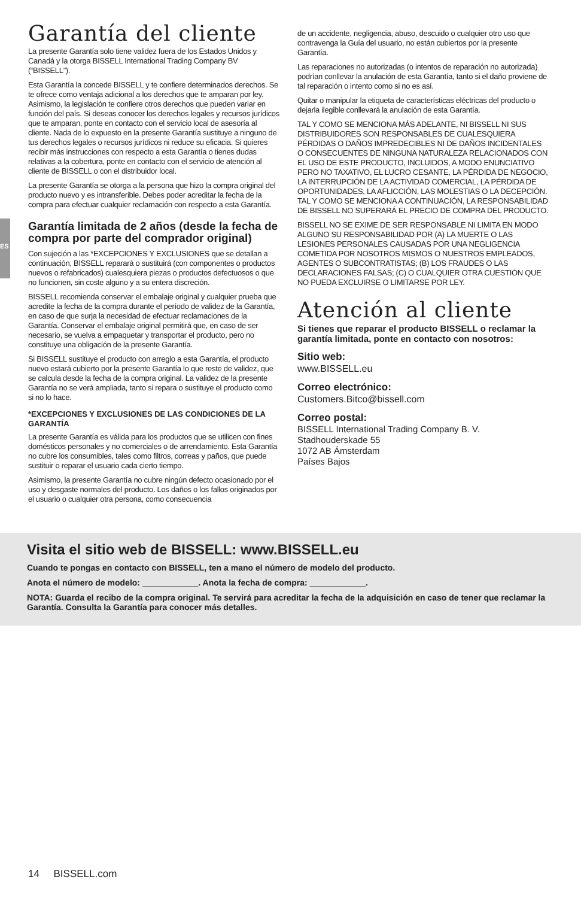ES
Garantía del cliente
La presente Garantía solo tiene validez fuera de los Estados Unidos y Canadá y la otorga BISSELL International Trading Company BV (“BISSELL”).
Esta Garantía la concede BISSELL y te confiere determinados derechos. Se te ofrece como ventaja adicional a los derechos que te amparan por ley. Asimismo, la legislación te confiere otros derechos que pueden variar en función del país. Si deseas conocer los derechos legales y recursos jurídicos que te amparan, ponte en contacto con el servicio local de asesoría al cliente. Nada de lo expuesto en la presente Garantía sustituye a ninguno de tus derechos legales o recursos jurídicos ni reduce su eficacia. Si quieres recibir más instrucciones con respecto a esta Garantía o tienes dudas relativas a la cobertura, ponte en contacto con el servicio de atención al cliente de BISSELL o con el distribuidor local.
La presente Garantía se otorga a la persona que hizo la compra original del producto nuevo y es intransferible. Debes poder acreditar la fecha de la compra para efectuar cualquier reclamación con respecto a esta Garantía.
Garantía limitada de 2 años (desde la fecha de compra por parte del comprador original)
Con sujeción a las *EXCEPCIONES Y EXCLUSIONES que se detallan a continuación, BISSELL reparará o sustituirá (con componentes o productos nuevos o refabricados) cualesquiera piezas o productos defectuosos o que no funcionen, sin coste alguno y a su entera discreción.
BISSELL recomienda conservar el embalaje original y cualquier prueba que acredite la fecha de la compra durante el período de validez de la Garantía, en caso de que surja la necesidad de efectuar reclamaciones de la Garantía. Conservar el embalaje original permitirá que, en caso de ser necesario, se vuelva a empaquetar y transportar el producto, pero no constituye una obligación de la presente Garantía.
Si BISSELL sustituye el producto con arreglo a esta Garantía, el producto nuevo estará cubierto por la presente Garantía lo que reste de validez, que se calcula desde la fecha de la compra original. La validez de la presente Garantía no se verá ampliada, tanto si repara o sustituye el producto como si no lo hace.
*EXCEPCIONES Y EXCLUSIONES DE LAS CONDICIONES DE LA GARANTÍA
La presente Garantía es válida para los productos que se utilicen con fines domésticos personales y no comerciales o de arrendamiento. Esta Garantía no cubre los consumibles, tales como filtros, correas y paños, que puede sustituir o reparar el usuario cada cierto tiempo.
Asimismo, la presente Garantía no cubre ningún defecto ocasionado por el uso y desgaste normales del producto. Los daños o los fallos originados por el usuario o cualquier otra persona, como consecuencia
de un accidente, negligencia, abuso, descuido o cualquier otro uso que contravenga la Guía del usuario, no están cubiertos por la presente Garantía.
Las reparaciones no autorizadas (o intentos de reparación no autorizada) podrían conllevar la anulación de esta Garantía, tanto si el daño proviene de tal reparación o intento como si no es así.
Quitar o manipular la etiqueta de características eléctricas del producto o dejarla ilegible conllevará la anulación de esta Garantía.
TAL Y COMO SE MENCIONA MÁS ADELANTE, NI BISSELL NI SUS DISTRIBUIDORES SON RESPONSABLES DE CUALESQUIERA PÉRDIDAS O DAÑOS IMPREDECIBLES NI DE DAÑOS INCIDENTALES O CONSECUENTES DE NINGUNA NATURALEZA RELACIONADOS CON EL USO DE ESTE PRODUCTO, INCLUIDOS, A MODO ENUNCIATIVO PERO NO TAXATIVO, EL LUCRO CESANTE, LA PÉRDIDA DE NEGOCIO, LA INTERRUPCIÓN DE LA ACTIVIDAD COMERCIAL, LA PÉRDIDA DE OPORTUNIDADES, LA AFLICCIÓN, LAS MOLESTIAS O LA DECEPCIÓN. TAL Y COMO SE MENCIONA A CONTINUACIÓN, LA RESPONSABILIDAD DE BISSELL NO SUPERARÁ EL PRECIO DE COMPRA DEL PRODUCTO.
BISSELL NO SE EXIME DE SER RESPONSABLE NI LIMITA EN MODO ALGUNO SU RESPONSABILIDAD POR (A) LA MUERTE O LAS LESIONES PERSONALES CAUSADAS POR UNA NEGLIGENCIA COMETIDA POR NOSOTROS MISMOS O NUESTROS EMPLEADOS, AGENTES O SUBCONTRATISTAS; (B) LOS FRAUDES O LAS DECLARACIONES FALSAS; (C) O CUALQUIER OTRA CUESTIÓN QUE NO PUEDA EXCLUIRSE O LIMITARSE POR LEY.
Atención al cliente
Si tienes que reparar el producto BISSELL o reclamar la garantía limitada, ponte en contacto con nosotros:
Sitio web:
www.BISSELL.eu
Correo electrónico:
Customers.Bitco@bissell.com
Correo postal:
BISSELL International Trading Company B. V.
Stadhouderskade 55
1072 AB Ámsterdam
Países Bajos
Visita el sitio web de BISSELL: www.BISSELL.eu
Cuando te pongas en contacto con BISSELL, ten a mano el número de modelo del producto.
Anota el número de modelo: ____________. Anota la fecha de compra: ____________.
NOTA: Guarda el recibo de la compra original. Te servirá para acreditar la fecha de la adquisición en caso de tener que reclamar la Garantía. Consulta la Garantía para conocer más detalles.
14 BISSELL.com